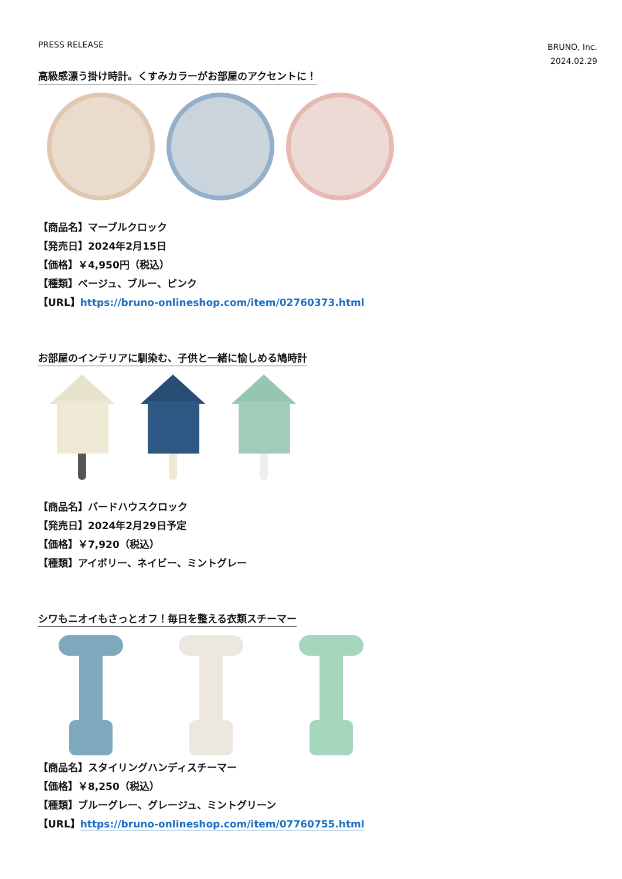PRESS RELEASE
BRUNO, Inc.
2024.02.29
高級感漂う掛け時計。くすみカラーがお部屋のアクセントに！
【商品名】マーブルクロック
【発売日】2024年2月15日
【価格】￥4,950円（税込）
【種類】ベージュ、ブルー、ピンク
【URL】https://bruno-onlineshop.com/item/02760373.html
お部屋のインテリアに馴染む、子供と一緒に愉しめる鳩時計
【商品名】バードハウスクロック
【発売日】2024年2月29日予定
【価格】￥7,920（税込）
【種類】アイボリー、ネイビー、ミントグレー
シワもニオイもさっとオフ！毎日を整える衣類スチーマー
【商品名】スタイリングハンディスチーマー
【価格】￥8,250（税込）
【種類】ブルーグレー、グレージュ、ミントグリーン
【URL】https://bruno-onlineshop.com/item/07760755.html